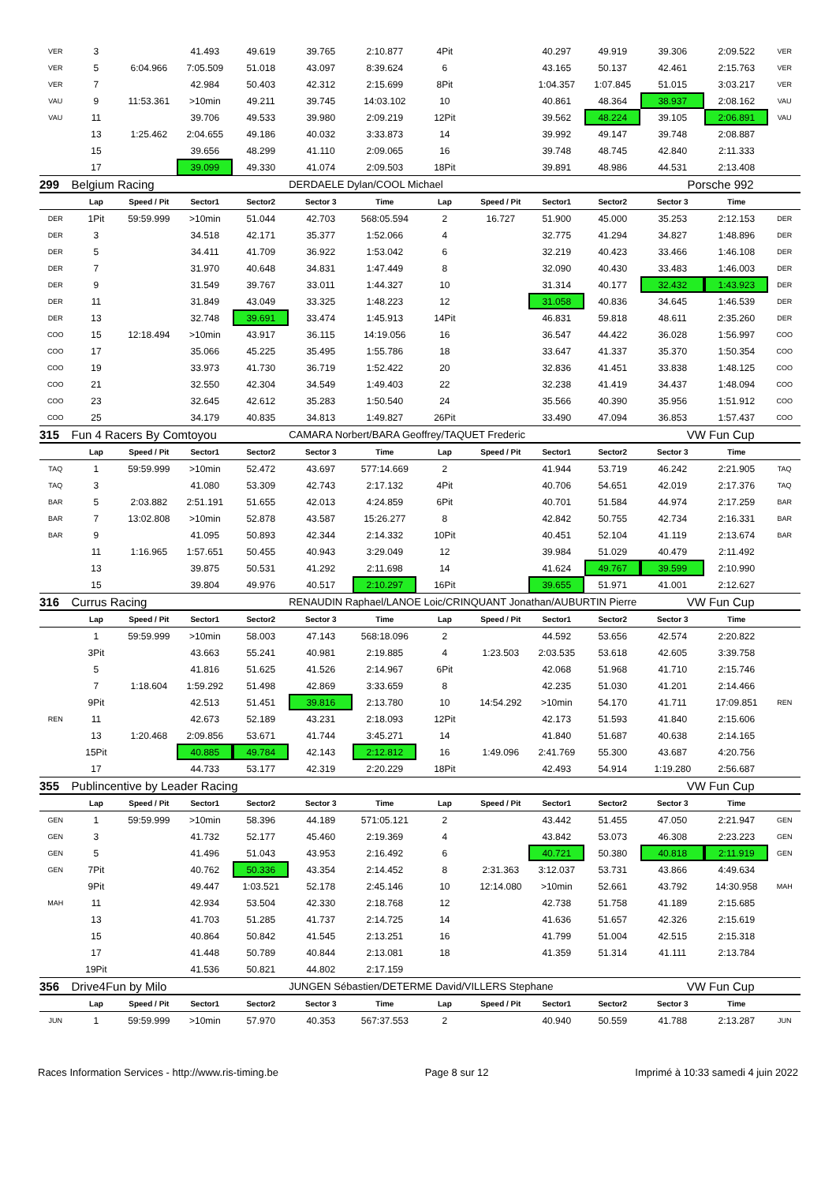| VER | 3 | | 41.493 | 49.619 | 39.765 | 2:10.877 | 4Pit | | 40.297 | 49.919 | 39.306 | 2:09.522 | VER |
| VER | 5 | 6:04.966 | 7:05.509 | 51.018 | 43.097 | 8:39.624 | 6 | | 43.165 | 50.137 | 42.461 | 2:15.763 | VER |
| VER | 7 | | 42.984 | 50.403 | 42.312 | 2:15.699 | 8Pit | | 1:04.357 | 1:07.845 | 51.015 | 3:03.217 | VER |
| VAU | 9 | 11:53.361 | >10min | 49.211 | 39.745 | 14:03.102 | 10 | | 40.861 | 48.364 | 38.937 | 2:08.162 | VAU |
| VAU | 11 | | 39.706 | 49.533 | 39.980 | 2:09.219 | 12Pit | | 39.562 | 48.224 | 39.105 | 2:06.891 | VAU |
| | 13 | 1:25.462 | 2:04.655 | 49.186 | 40.032 | 3:33.873 | 14 | | 39.992 | 49.147 | 39.748 | 2:08.887 | |
| | 15 | | 39.656 | 48.299 | 41.110 | 2:09.065 | 16 | | 39.748 | 48.745 | 42.840 | 2:11.333 | |
| | 17 | | 39.099 | 49.330 | 41.074 | 2:09.503 | 18Pit | | 39.891 | 48.986 | 44.531 | 2:13.408 | |
| 299 | Belgium Racing | | | | DERDAELE Dylan/COOL Michael | | | | | | Porsche 992 | | |
| | Lap | Speed / Pit | Sector1 | Sector2 | Sector 3 | Time | Lap | Speed / Pit | Sector1 | Sector2 | Sector 3 | Time | |
| DER | 1Pit | 59:59.999 | >10min | 51.044 | 42.703 | 568:05.594 | 2 | 16.727 | 51.900 | 45.000 | 35.253 | 2:12.153 | DER |
| DER | 3 | | 34.518 | 42.171 | 35.377 | 1:52.066 | 4 | | 32.775 | 41.294 | 34.827 | 1:48.896 | DER |
| DER | 5 | | 34.411 | 41.709 | 36.922 | 1:53.042 | 6 | | 32.219 | 40.423 | 33.466 | 1:46.108 | DER |
| DER | 7 | | 31.970 | 40.648 | 34.831 | 1:47.449 | 8 | | 32.090 | 40.430 | 33.483 | 1:46.003 | DER |
| DER | 9 | | 31.549 | 39.767 | 33.011 | 1:44.327 | 10 | | 31.314 | 40.177 | 32.432 | 1:43.923 | DER |
| DER | 11 | | 31.849 | 43.049 | 33.325 | 1:48.223 | 12 | | 31.058 | 40.836 | 34.645 | 1:46.539 | DER |
| DER | 13 | | 32.748 | 39.691 | 33.474 | 1:45.913 | 14Pit | | 46.831 | 59.818 | 48.611 | 2:35.260 | DER |
| COO | 15 | 12:18.494 | >10min | 43.917 | 36.115 | 14:19.056 | 16 | | 36.547 | 44.422 | 36.028 | 1:56.997 | COO |
| COO | 17 | | 35.066 | 45.225 | 35.495 | 1:55.786 | 18 | | 33.647 | 41.337 | 35.370 | 1:50.354 | COO |
| COO | 19 | | 33.973 | 41.730 | 36.719 | 1:52.422 | 20 | | 32.836 | 41.451 | 33.838 | 1:48.125 | COO |
| COO | 21 | | 32.550 | 42.304 | 34.549 | 1:49.403 | 22 | | 32.238 | 41.419 | 34.437 | 1:48.094 | COO |
| COO | 23 | | 32.645 | 42.612 | 35.283 | 1:50.540 | 24 | | 35.566 | 40.390 | 35.956 | 1:51.912 | COO |
| COO | 25 | | 34.179 | 40.835 | 34.813 | 1:49.827 | 26Pit | | 33.490 | 47.094 | 36.853 | 1:57.437 | COO |
| 315 | Fun 4 Racers By Comtoyou | | | | CAMARA Norbert/BARA Geoffrey/TAQUET Frederic | | | | | | VW Fun Cup | | |
| | Lap | Speed / Pit | Sector1 | Sector2 | Sector 3 | Time | Lap | Speed / Pit | Sector1 | Sector2 | Sector 3 | Time | |
| TAQ | 1 | 59:59.999 | >10min | 52.472 | 43.697 | 577:14.669 | 2 | | 41.944 | 53.719 | 46.242 | 2:21.905 | TAQ |
| TAQ | 3 | | 41.080 | 53.309 | 42.743 | 2:17.132 | 4Pit | | 40.706 | 54.651 | 42.019 | 2:17.376 | TAQ |
| BAR | 5 | 2:03.882 | 2:51.191 | 51.655 | 42.013 | 4:24.859 | 6Pit | | 40.701 | 51.584 | 44.974 | 2:17.259 | BAR |
| BAR | 7 | 13:02.808 | >10min | 52.878 | 43.587 | 15:26.277 | 8 | | 42.842 | 50.755 | 42.734 | 2:16.331 | BAR |
| BAR | 9 | | 41.095 | 50.893 | 42.344 | 2:14.332 | 10Pit | | 40.451 | 52.104 | 41.119 | 2:13.674 | BAR |
| | 11 | 1:16.965 | 1:57.651 | 50.455 | 40.943 | 3:29.049 | 12 | | 39.984 | 51.029 | 40.479 | 2:11.492 | |
| | 13 | | 39.875 | 50.531 | 41.292 | 2:11.698 | 14 | | 41.624 | 49.767 | 39.599 | 2:10.990 | |
| | 15 | | 39.804 | 49.976 | 40.517 | 2:10.297 | 16Pit | | 39.655 | 51.971 | 41.001 | 2:12.627 | |
| 316 | Currus Racing | | | | RENAUDIN Raphael/LANOE Loic/CRINQUANT Jonathan/AUBURTIN Pierre | | | | | | VW Fun Cup | | |
| | Lap | Speed / Pit | Sector1 | Sector2 | Sector 3 | Time | Lap | Speed / Pit | Sector1 | Sector2 | Sector 3 | Time | |
| | 1 | 59:59.999 | >10min | 58.003 | 47.143 | 568:18.096 | 2 | | 44.592 | 53.656 | 42.574 | 2:20.822 | |
| | 3Pit | | 43.663 | 55.241 | 40.981 | 2:19.885 | 4 | 1:23.503 | 2:03.535 | 53.618 | 42.605 | 3:39.758 | |
| | 5 | | 41.816 | 51.625 | 41.526 | 2:14.967 | 6Pit | | 42.068 | 51.968 | 41.710 | 2:15.746 | |
| | 7 | 1:18.604 | 1:59.292 | 51.498 | 42.869 | 3:33.659 | 8 | | 42.235 | 51.030 | 41.201 | 2:14.466 | |
| | 9Pit | | 42.513 | 51.451 | 39.816 | 2:13.780 | 10 | 14:54.292 | >10min | 54.170 | 41.711 | 17:09.851 | REN |
| REN | 11 | | 42.673 | 52.189 | 43.231 | 2:18.093 | 12Pit | | 42.173 | 51.593 | 41.840 | 2:15.606 | |
| | 13 | 1:20.468 | 2:09.856 | 53.671 | 41.744 | 3:45.271 | 14 | | 41.840 | 51.687 | 40.638 | 2:14.165 | |
| | 15Pit | | 40.885 | 49.784 | 42.143 | 2:12.812 | 16 | 1:49.096 | 2:41.769 | 55.300 | 43.687 | 4:20.756 | |
| | 17 | | 44.733 | 53.177 | 42.319 | 2:20.229 | 18Pit | | 42.493 | 54.914 | 1:19.280 | 2:56.687 | |
| 355 | Publincentive by Leader Racing | | | | | | | | | | VW Fun Cup | | |
| | Lap | Speed / Pit | Sector1 | Sector2 | Sector 3 | Time | Lap | Speed / Pit | Sector1 | Sector2 | Sector 3 | Time | |
| GEN | 1 | 59:59.999 | >10min | 58.396 | 44.189 | 571:05.121 | 2 | | 43.442 | 51.455 | 47.050 | 2:21.947 | GEN |
| GEN | 3 | | 41.732 | 52.177 | 45.460 | 2:19.369 | 4 | | 43.842 | 53.073 | 46.308 | 2:23.223 | GEN |
| GEN | 5 | | 41.496 | 51.043 | 43.953 | 2:16.492 | 6 | | 40.721 | 50.380 | 40.818 | 2:11.919 | GEN |
| GEN | 7Pit | | 40.762 | 50.336 | 43.354 | 2:14.452 | 8 | 2:31.363 | 3:12.037 | 53.731 | 43.866 | 4:49.634 | |
| | 9Pit | | 49.447 | 1:03.521 | 52.178 | 2:45.146 | 10 | 12:14.080 | >10min | 52.661 | 43.792 | 14:30.958 | MAH |
| MAH | 11 | | 42.934 | 53.504 | 42.330 | 2:18.768 | 12 | | 42.738 | 51.758 | 41.189 | 2:15.685 | |
| | 13 | | 41.703 | 51.285 | 41.737 | 2:14.725 | 14 | | 41.636 | 51.657 | 42.326 | 2:15.619 | |
| | 15 | | 40.864 | 50.842 | 41.545 | 2:13.251 | 16 | | 41.799 | 51.004 | 42.515 | 2:15.318 | |
| | 17 | | 41.448 | 50.789 | 40.844 | 2:13.081 | 18 | | 41.359 | 51.314 | 41.111 | 2:13.784 | |
| | 19Pit | | 41.536 | 50.821 | 44.802 | 2:17.159 | | | | | | | |
| 356 | Drive4Fun by Milo | | | | JUNGEN Sébastien/DETERME David/VILLERS Stephane | | | | | | VW Fun Cup | | |
| | Lap | Speed / Pit | Sector1 | Sector2 | Sector 3 | Time | Lap | Speed / Pit | Sector1 | Sector2 | Sector 3 | Time | |
| JUN | 1 | 59:59.999 | >10min | 57.970 | 40.353 | 567:37.553 | 2 | | 40.940 | 50.559 | 41.788 | 2:13.287 | JUN |
Races Information Services - http://www.ris-timing.be Page 8 sur 12 Imprimé à 10:33 samedi 4 juin 2022